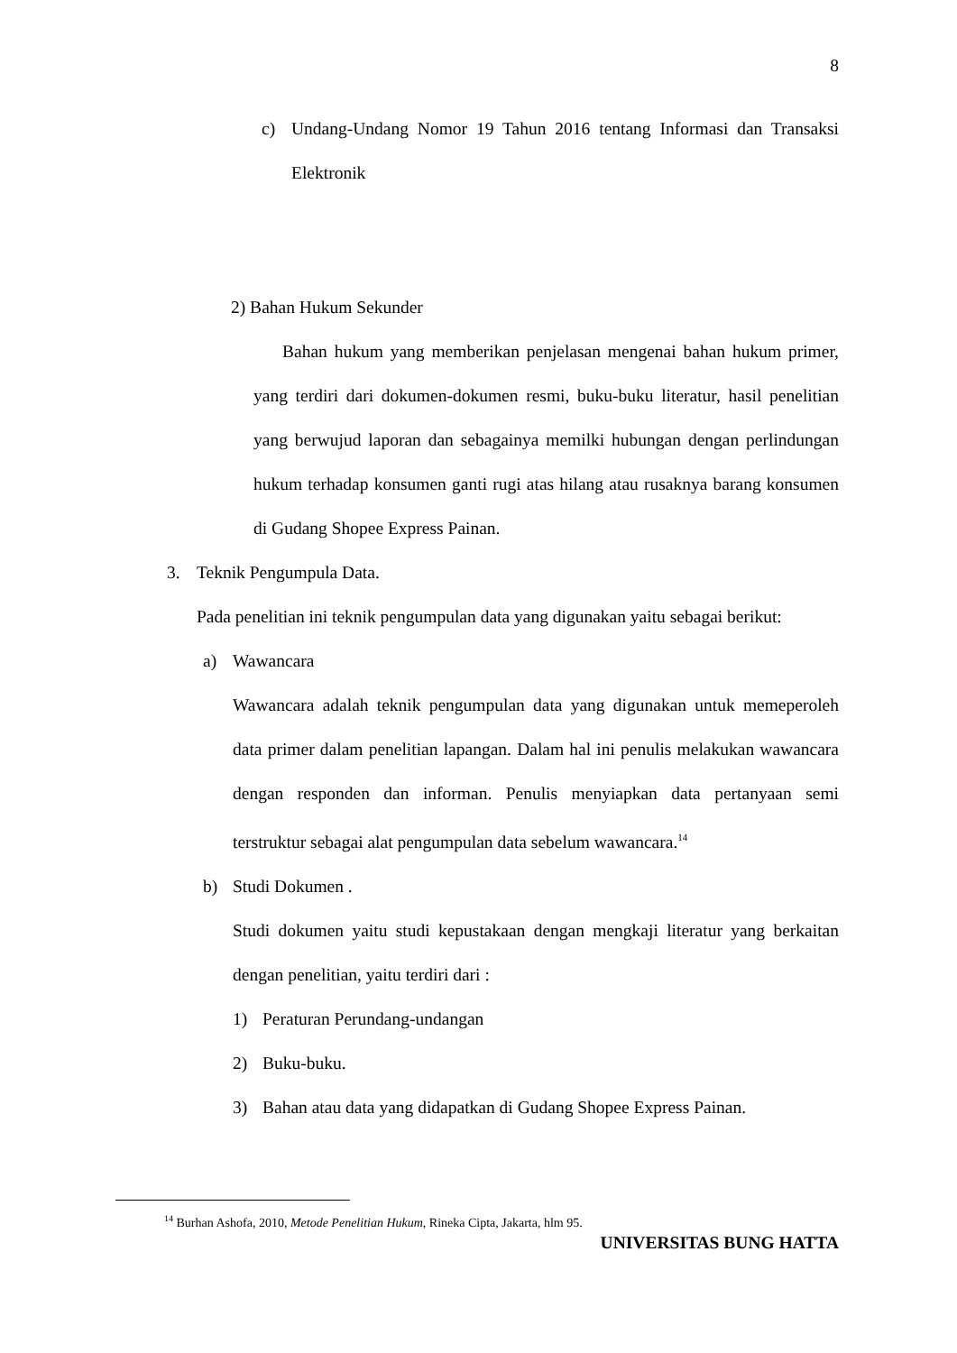8
c) Undang-Undang Nomor 19 Tahun 2016 tentang Informasi dan Transaksi Elektronik
2) Bahan Hukum Sekunder
Bahan hukum yang memberikan penjelasan mengenai bahan hukum primer, yang terdiri dari dokumen-dokumen resmi, buku-buku literatur, hasil penelitian yang berwujud laporan dan sebagainya memilki hubungan dengan perlindungan hukum terhadap konsumen ganti rugi atas hilang atau rusaknya barang konsumen di Gudang Shopee Express Painan.
3. Teknik Pengumpula Data.
Pada penelitian ini teknik pengumpulan data yang digunakan yaitu sebagai berikut:
a) Wawancara
Wawancara adalah teknik pengumpulan data yang digunakan untuk memeperoleh data primer dalam penelitian lapangan. Dalam hal ini penulis melakukan wawancara dengan responden dan informan. Penulis menyiapkan data pertanyaan semi terstruktur sebagai alat pengumpulan data sebelum wawancara.<sup>14</sup>
b) Studi Dokumen .
Studi dokumen yaitu studi kepustakaan dengan mengkaji literatur yang berkaitan dengan penelitian, yaitu terdiri dari :
1) Peraturan Perundang-undangan
2) Buku-buku.
3) Bahan atau data yang didapatkan di Gudang Shopee Express Painan.
<sup>14</sup> Burhan Ashofa, 2010, Metode Penelitian Hukum, Rineka Cipta, Jakarta, hlm 95.
UNIVERSITAS BUNG HATTA